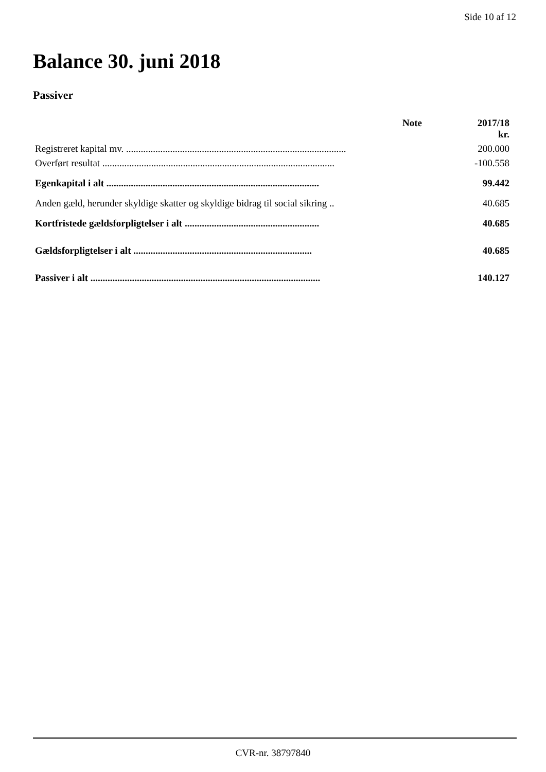Side 10 af 12
Balance 30. juni 2018
Passiver
| | Note | 2017/18 kr. |
| --- | --- | --- |
| Registreret kapital mv. .......................................................................................... | | 200.000 |
| Overført resultat ............................................................................................... | | -100.558 |
| Egenkapital i alt ....................................................................................... | | 99.442 |
| Anden gæld, herunder skyldige skatter og skyldige bidrag til social sikring .. | | 40.685 |
| Kortfristede gældsforpligtelser i alt ....................................................... | | 40.685 |
| Gældsforpligtelser i alt ......................................................................... | | 40.685 |
| Passiver i alt .............................................................................................. | | 140.127 |
CVR-nr. 38797840